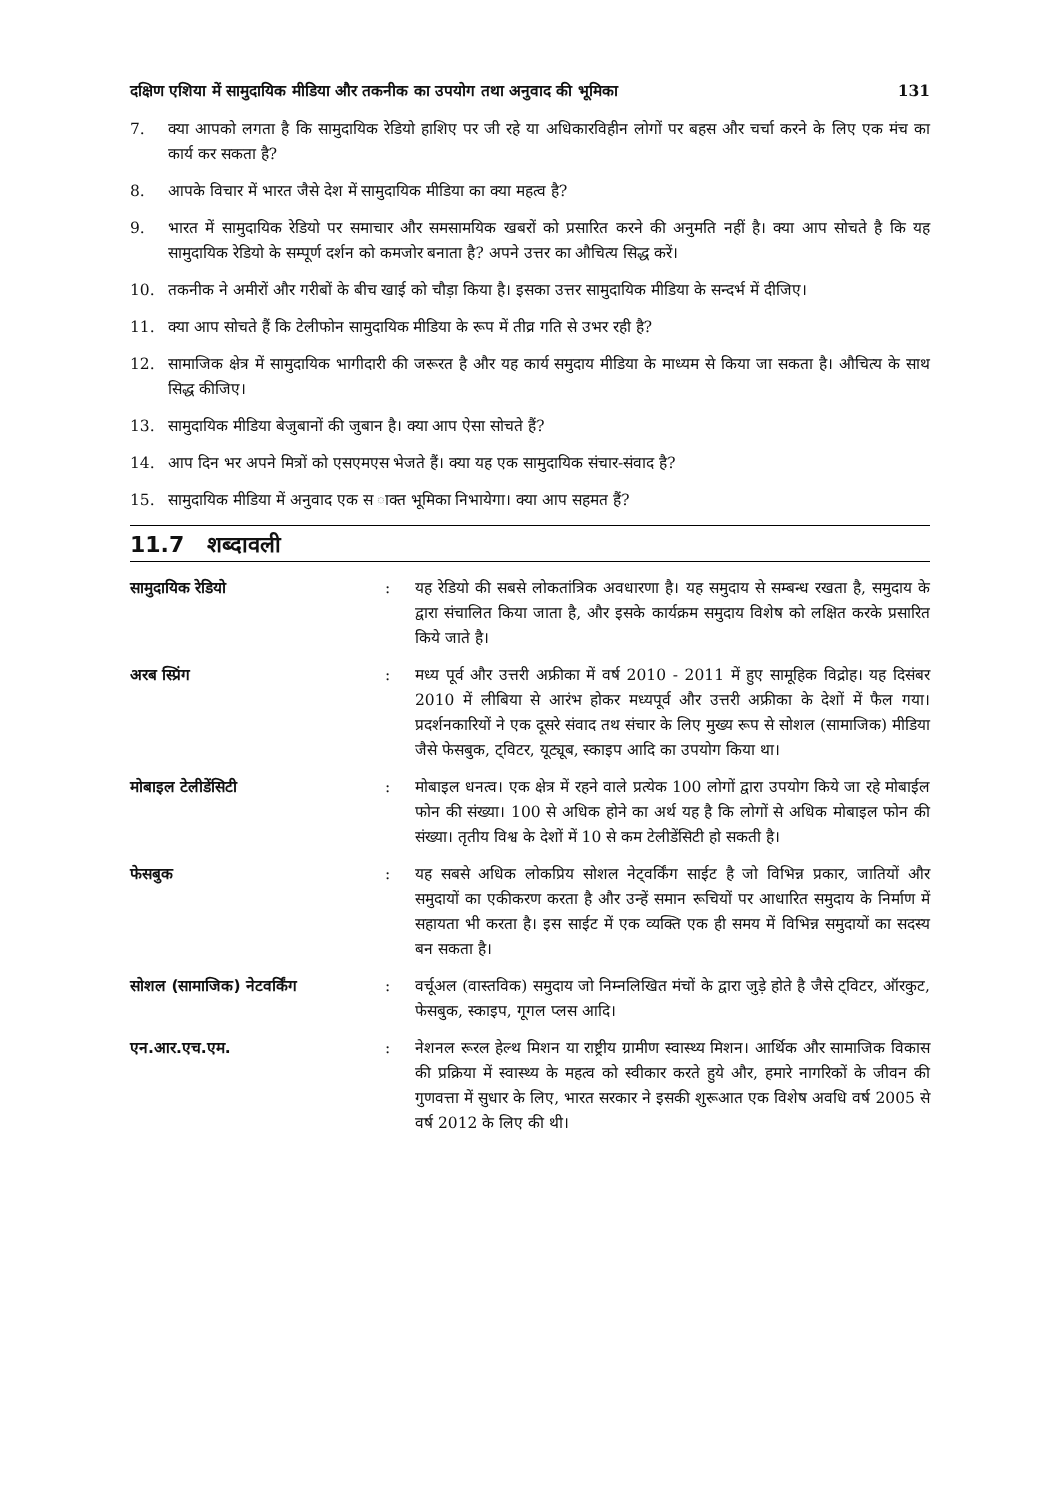दक्षिण एशिया में सामुदायिक मीडिया और तकनीक का उपयोग तथा अनुवाद की भूमिका 131
7. क्या आपको लगता है कि सामुदायिक रेडियो हाशिए पर जी रहे या अधिकारविहीन लोगों पर बहस और चर्चा करने के लिए एक मंच का कार्य कर सकता है?
8. आपके विचार में भारत जैसे देश में सामुदायिक मीडिया का क्या महत्व है?
9. भारत में सामुदायिक रेडियो पर समाचार और समसामयिक खबरों को प्रसारित करने की अनुमति नहीं है। क्या आप सोचते है कि यह सामुदायिक रेडियो के सम्पूर्ण दर्शन को कमजोर बनाता है? अपने उत्तर का औचित्य सिद्ध करें।
10. तकनीक ने अमीरों और गरीबों के बीच खाई को चौड़ा किया है। इसका उत्तर सामुदायिक मीडिया के सन्दर्भ में दीजिए।
11. क्या आप सोचते हैं कि टेलीफोन सामुदायिक मीडिया के रूप में तीव्र गति से उभर रही है?
12. सामाजिक क्षेत्र में सामुदायिक भागीदारी की जरूरत है और यह कार्य समुदाय मीडिया के माध्यम से किया जा सकता है। औचित्य के साथ सिद्ध कीजिए।
13. सामुदायिक मीडिया बेजुबानों की जुबान है। क्या आप ऐसा सोचते हैं?
14. आप दिन भर अपने मित्रों को एसएमएस भेजते हैं। क्या यह एक सामुदायिक संचार-संवाद है?
15. सामुदायिक मीडिया में अनुवाद एक स ाक्त भूमिका निभायेगा। क्या आप सहमत हैं?
11.7 शब्दावली
सामुदायिक रेडियो: यह रेडियो की सबसे लोकतांत्रिक अवधारणा है। यह समुदाय से सम्बन्ध रखता है, समुदाय के द्वारा संचालित किया जाता है, और इसके कार्यक्रम समुदाय विशेष को लक्षित करके प्रसारित किये जाते है।
अरब स्प्रिंग: मध्य पूर्व और उत्तरी अफ्रीका में वर्ष 2010 - 2011 में हुए सामूहिक विद्रोह। यह दिसंबर 2010 में लीबिया से आरंभ होकर मध्यपूर्व और उत्तरी अफ्रीका के देशों में फैल गया। प्रदर्शनकारियों ने एक दूसरे संवाद तथ संचार के लिए मुख्य रूप से सोशल (सामाजिक) मीडिया जैसे फेसबुक, ट्विटर, यूट्यूब, स्काइप आदि का उपयोग किया था।
मोबाइल टेलीडेंसिटी: मोबाइल धनत्व। एक क्षेत्र में रहने वाले प्रत्येक 100 लोगों द्वारा उपयोग किये जा रहे मोबाईल फोन की संख्या। 100 से अधिक होने का अर्थ यह है कि लोगों से अधिक मोबाइल फोन की संख्या। तृतीय विश्व के देशों में 10 से कम टेलीडेंसिटी हो सकती है।
फेसबुक: यह सबसे अधिक लोकप्रिय सोशल नेट्वर्किंग साईट है जो विभिन्न प्रकार, जातियों और समुदायों का एकीकरण करता है और उन्हें समान रूचियों पर आधारित समुदाय के निर्माण में सहायता भी करता है। इस साईट में एक व्यक्ति एक ही समय में विभिन्न समुदायों का सदस्य बन सकता है।
सोशल (सामाजिक) नेटवर्किंग: वर्चूअल (वास्तविक) समुदाय जो निम्नलिखित मंचों के द्वारा जुड़े होते है जैसे ट्विटर, ऑरकुट, फेसबुक, स्काइप, गूगल प्लस आदि।
एन.आर.एच.एम.: नेशनल रूरल हेल्थ मिशन या राष्ट्रीय ग्रामीण स्वास्थ्य मिशन। आर्थिक और सामाजिक विकास की प्रक्रिया में स्वास्थ्य के महत्व को स्वीकार करते हुये और, हमारे नागरिकों के जीवन की गुणवत्ता में सुधार के लिए, भारत सरकार ने इसकी शुरूआत एक विशेष अवधि वर्ष 2005 से वर्ष 2012 के लिए की थी।